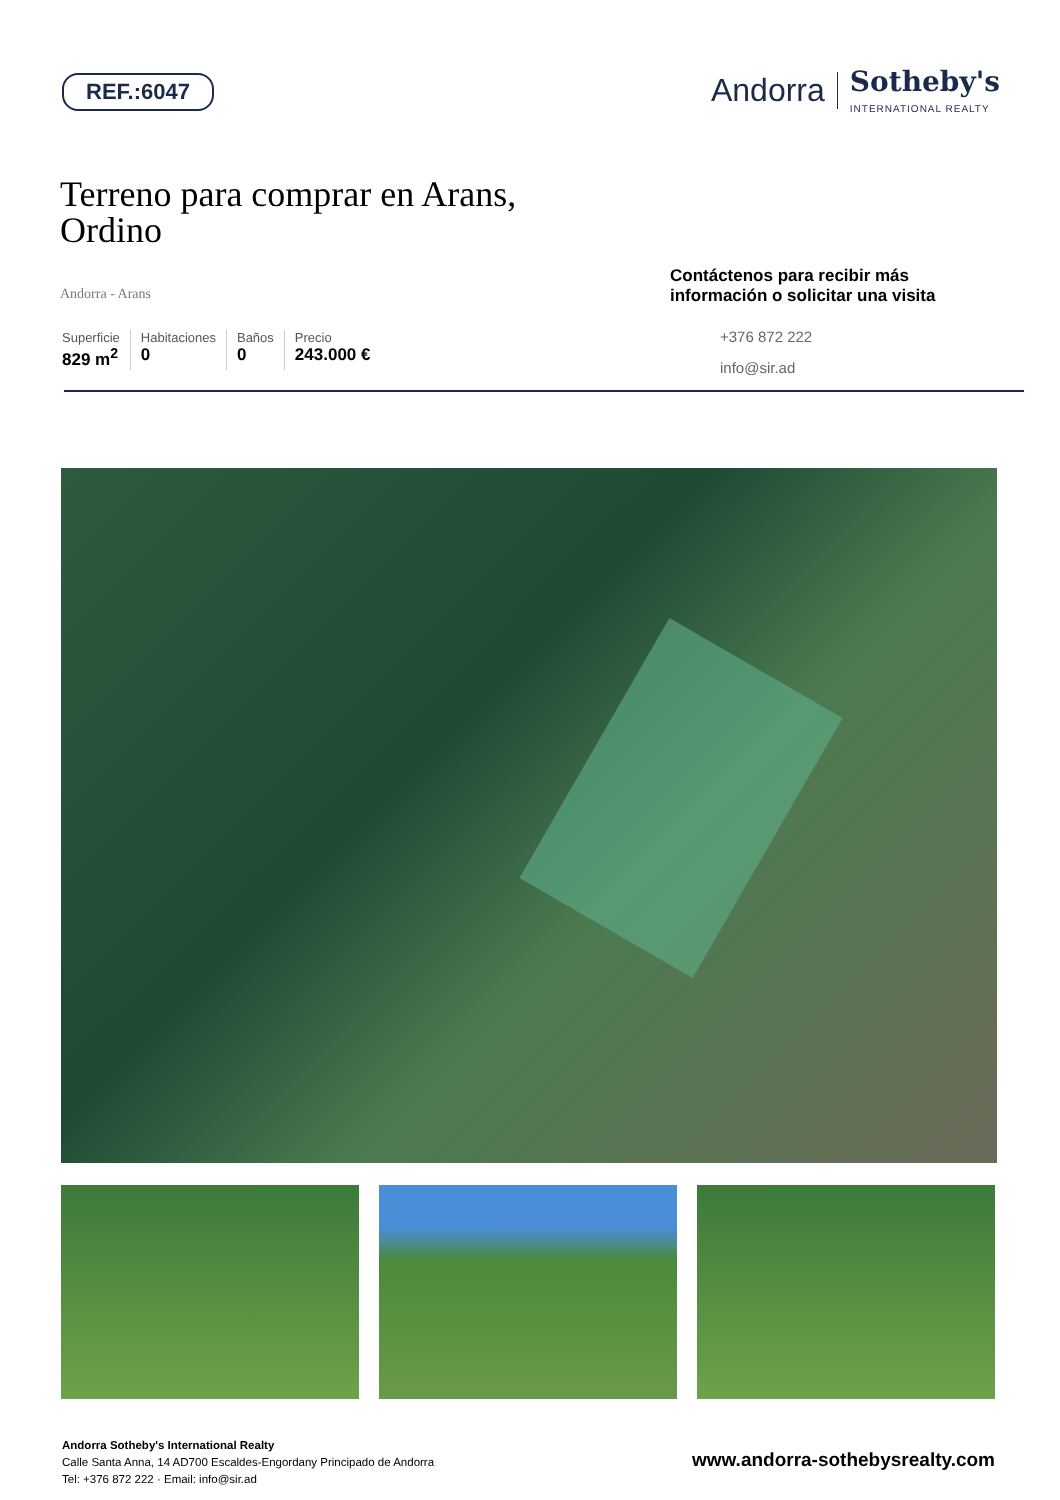REF.:6047
Andorra Sotheby's
INTERNATIONAL REALTY
Terreno para comprar en Arans,
Ordino
Andorra - Arans
Superficie
829 m<sup>2</sup>
Habitaciones
0
Baños
0
Precio
243.000 €
Contáctenos para recibir más información o solicitar una visita
+376 872 222
info@sir.ad
Andorra Sotheby's International Realty
Calle Santa Anna, 14 AD700 Escaldes-Engordany Principado de Andorra
Tel: +376 872 222 · Email: info@sir.ad
www.andorra-sothebysrealty.com